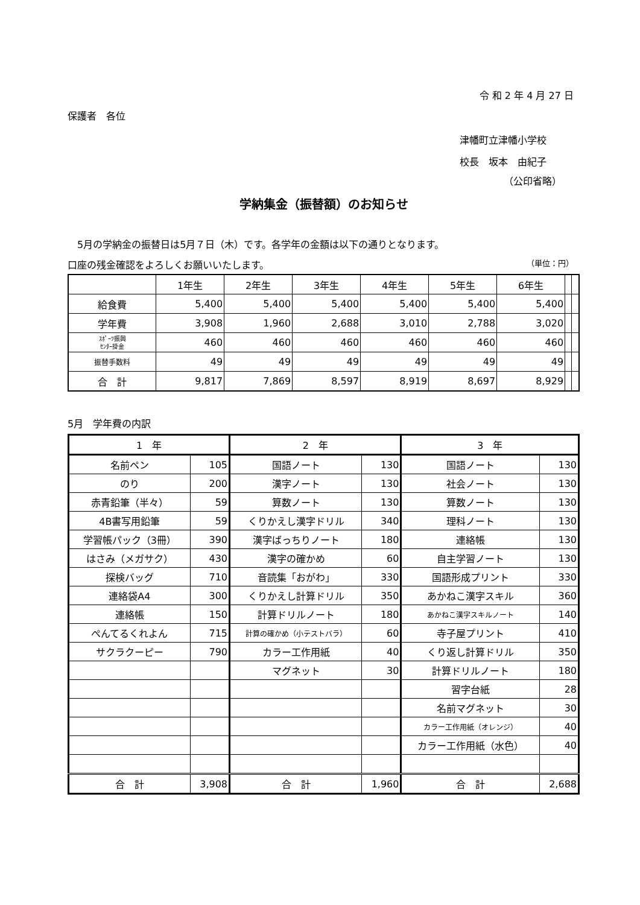令 和 2 年 4 月 27 日
保護者　各位
津幡町立津幡小学校
校長　坂本　由紀子
（公印省略）
学納集金（振替額）のお知らせ
　5月の学納金の振替日は5月７日（木）です。各学年の金額は以下の通りとなります。
口座の残金確認をよろしくお願いいたします。 （単位：円）
| | 1年生 | 2年生 | 3年生 | 4年生 | 5年生 | 6年生 | | |
| 給食費 | 5,400 | 5,400 | 5,400 | 5,400 | 5,400 | 5,400 | | |
| 学年費 | 3,908 | 1,960 | 2,688 | 3,010 | 2,788 | 3,020 | | |
| ｽﾎﾟｰﾂ振興 ｾﾝﾀｰ掛金 | 460 | 460 | 460 | 460 | 460 | 460 | | |
| 振替手数料 | 49 | 49 | 49 | 49 | 49 | 49 | | |
| 合 計 | 9,817 | 7,869 | 8,597 | 8,919 | 8,697 | 8,929 | | |
5月　学年費の内訳
| 1 年 | | 2 年 | | 3 年 | |
| --- | --- | --- | --- | --- | --- |
| 名前ペン | 105 | 国語ノート | 130 | 国語ノート | 130 |
| のり | 200 | 漢字ノート | 130 | 社会ノート | 130 |
| 赤青鉛筆（半々） | 59 | 算数ノート | 130 | 算数ノート | 130 |
| 4B書写用鉛筆 | 59 | くりかえし漢字ドリル | 340 | 理科ノート | 130 |
| 学習帳パック（3冊） | 390 | 漢字ばっちりノート | 180 | 連絡帳 | 130 |
| はさみ（メガサク） | 430 | 漢字の確かめ | 60 | 自主学習ノート | 130 |
| 探検バッグ | 710 | 音読集「おがわ」 | 330 | 国語形成プリント | 330 |
| 連絡袋A4 | 300 | くりかえし計算ドリル | 350 | あかねこ漢字スキル | 360 |
| 連絡帳 | 150 | 計算ドリルノート | 180 | あかねこ漢字スキルノート | 140 |
| ぺんてるくれよん | 715 | 計算の確かめ（小テストバラ） | 60 | 寺子屋プリント | 410 |
| サクラクーピー | 790 | カラー工作用紙 | 40 | くり返し計算ドリル | 350 |
| | | マグネット | 30 | 計算ドリルノート | 180 |
| | | | | 習字台紙 | 28 |
| | | | | 名前マグネット | 30 |
| | | | | カラー工作用紙（オレンジ） | 40 |
| | | | | カラー工作用紙（水色） | 40 |
| 合 計 | 3,908 | 合 計 | 1,960 | 合 計 | 2,688 |